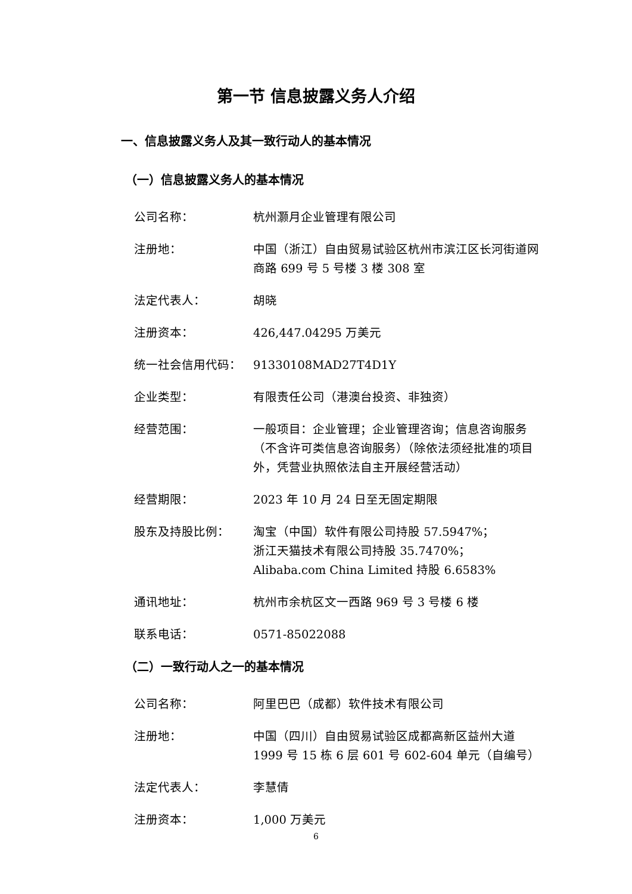第一节 信息披露义务人介绍
一、信息披露义务人及其一致行动人的基本情况
（一）信息披露义务人的基本情况
| 公司名称： | 杭州灏月企业管理有限公司 |
| 注册地： | 中国（浙江）自由贸易试验区杭州市滨江区长河街道网商路 699 号 5 号楼 3 楼 308 室 |
| 法定代表人： | 胡晓 |
| 注册资本： | 426,447.04295 万美元 |
| 统一社会信用代码： | 91330108MAD27T4D1Y |
| 企业类型： | 有限责任公司（港澳台投资、非独资） |
| 经营范围： | 一般项目：企业管理；企业管理咨询；信息咨询服务（不含许可类信息咨询服务）（除依法须经批准的项目外，凭营业执照依法自主开展经营活动） |
| 经营期限： | 2023 年 10 月 24 日至无固定期限 |
| 股东及持股比例： | 淘宝（中国）软件有限公司持股 57.5947%； 浙江天猫技术有限公司持股 35.7470%； Alibaba.com China Limited 持股 6.6583% |
| 通讯地址： | 杭州市余杭区文一西路 969 号 3 号楼 6 楼 |
| 联系电话： | 0571-85022088 |
（二）一致行动人之一的基本情况
| 公司名称： | 阿里巴巴（成都）软件技术有限公司 |
| 注册地： | 中国（四川）自由贸易试验区成都高新区益州大道 1999 号 15 栋 6 层 601 号 602-604 单元（自编号） |
| 法定代表人： | 李慧倩 |
| 注册资本： | 1,000 万美元 |
6